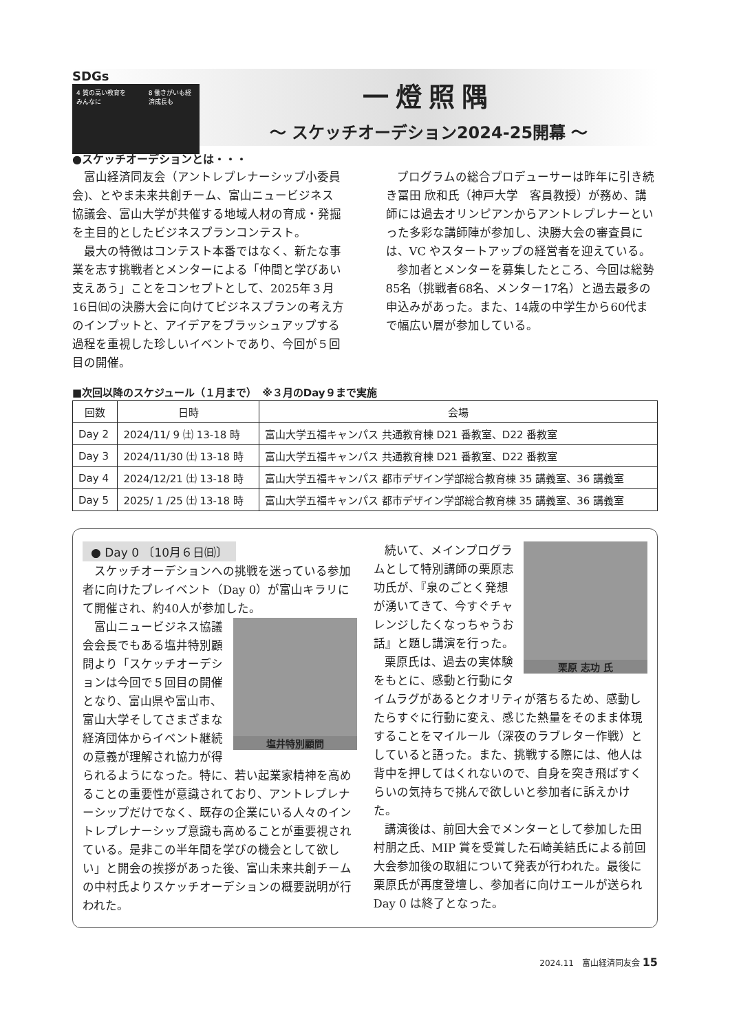SDGs
4 質の高い教育をみんなに 8 働きがいも経済成長も
一燈照隅
～ スケッチオーデション2024-25開幕 ～
●スケッチオーデションとは・・・
富山経済同友会（アントレプレナーシップ小委員会)、とやま未来共創チーム、富山ニュービジネス協議会、富山大学が共催する地域人材の育成・発掘を主目的としたビジネスプランコンテスト。
最大の特徴はコンテスト本番ではなく、新たな事業を志す挑戦者とメンターによる「仲間と学びあい支えあう」ことをコンセプトとして、2025年３月16日㈰の決勝大会に向けてビジネスプランの考え方のインプットと、アイデアをブラッシュアップする過程を重視した珍しいイベントであり、今回が５回目の開催。
プログラムの総合プロデューサーは昨年に引き続き冨田 欣和氏（神戸大学　客員教授）が務め、講師には過去オリンピアンからアントレプレナーといった多彩な講師陣が参加し、決勝大会の審査員には、VC やスタートアップの経営者を迎えている。
参加者とメンターを募集したところ、今回は総勢85名（挑戦者68名、メンター17名）と過去最多の申込みがあった。また、14歳の中学生から60代まで幅広い層が参加している。
■次回以降のスケジュール（１月まで）　※３月のDay９まで実施
| 回数 | 日時 | 会場 |
| --- | --- | --- |
| Day 2 | 2024/11/ 9 ㈯ 13-18 時 | 富山大学五福キャンパス 共通教育棟 D21 番教室、D22 番教室 |
| Day 3 | 2024/11/30 ㈯ 13-18 時 | 富山大学五福キャンパス 共通教育棟 D21 番教室、D22 番教室 |
| Day 4 | 2024/12/21 ㈯ 13-18 時 | 富山大学五福キャンパス 都市デザイン学部総合教育棟 35 講義室、36 講義室 |
| Day 5 | 2025/ 1 /25 ㈯ 13-18 時 | 富山大学五福キャンパス 都市デザイン学部総合教育棟 35 講義室、36 講義室 |
● Day 0 〔10月６日㈰〕
スケッチオーデションへの挑戦を迷っている参加者に向けたプレイベント（Day 0）が富山キラリにて開催され、約40人が参加した。
塩井特別顧問
富山ニュービジネス協議会会長でもある塩井特別顧問より「スケッチオーデションは今回で５回目の開催となり、富山県や富山市、富山大学そしてさまざまな経済団体からイベント継続の意義が理解され協力が得られるようになった。特に、若い起業家精神を高めることの重要性が意識されており、アントレプレナーシップだけでなく、既存の企業にいる人々のイントレプレナーシップ意識も高めることが重要視されている。是非この半年間を学びの機会として欲しい」と開会の挨拶があった後、富山未来共創チームの中村氏よりスケッチオーデションの概要説明が行われた。
栗原 志功 氏
続いて、メインプログラムとして特別講師の栗原志功氏が、『泉のごとく発想が湧いてきて、今すぐチャレンジしたくなっちゃうお話』と題し講演を行った。
栗原氏は、過去の実体験をもとに、感動と行動にタイムラグがあるとクオリティが落ちるため、感動したらすぐに行動に変え、感じた熱量をそのまま体現することをマイルール（深夜のラブレター作戦）としていると語った。また、挑戦する際には、他人は背中を押してはくれないので、自身を突き飛ばすくらいの気持ちで挑んで欲しいと参加者に訴えかけた。
講演後は、前回大会でメンターとして参加した田村朋之氏、MIP 賞を受賞した石崎美結氏による前回大会参加後の取組について発表が行われた。最後に栗原氏が再度登壇し、参加者に向けエールが送られ Day 0 は終了となった。
2024.11　富山経済同友会 15